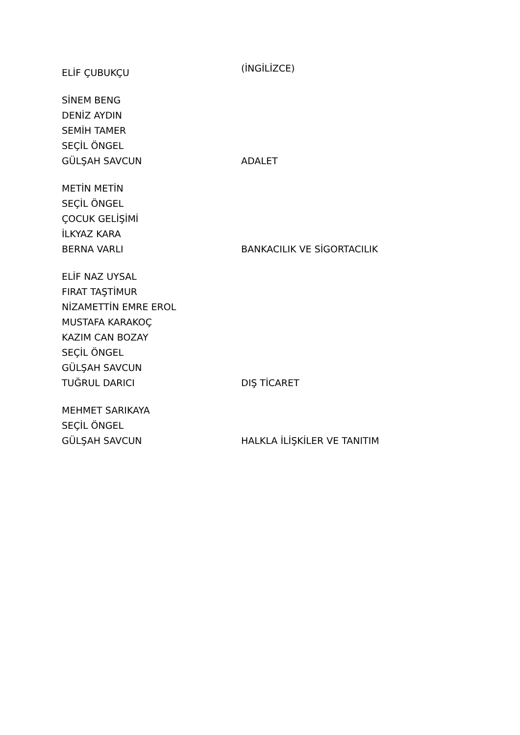| ELİF ÇUBUKÇU | (İNGİLİZCE) |
| SİNEM BENG | |
| DENİZ AYDIN | |
| SEMİH TAMER | |
| SEÇİL ÖNGEL | |
| GÜLŞAH SAVCUN | ADALET |
| METİN METİN | |
| SEÇİL ÖNGEL | |
| ÇOCUK GELİŞİMİ | |
| İLKYAZ KARA | |
| BERNA VARLI | BANKACILIK VE SİGORTACILIK |
| ELİF NAZ UYSAL | |
| FIRAT TAŞTİMUR | |
| NİZAMETTİN EMRE EROL | |
| MUSTAFA KARAKOÇ | |
| KAZIM CAN BOZAY | |
| SEÇİL ÖNGEL | |
| GÜLŞAH SAVCUN | |
| TUĞRUL DARICI | DIŞ TİCARET |
| MEHMET SARIKAYA | |
| SEÇİL ÖNGEL | |
| GÜLŞAH SAVCUN | HALKLA İLİŞKİLER VE TANITIM |